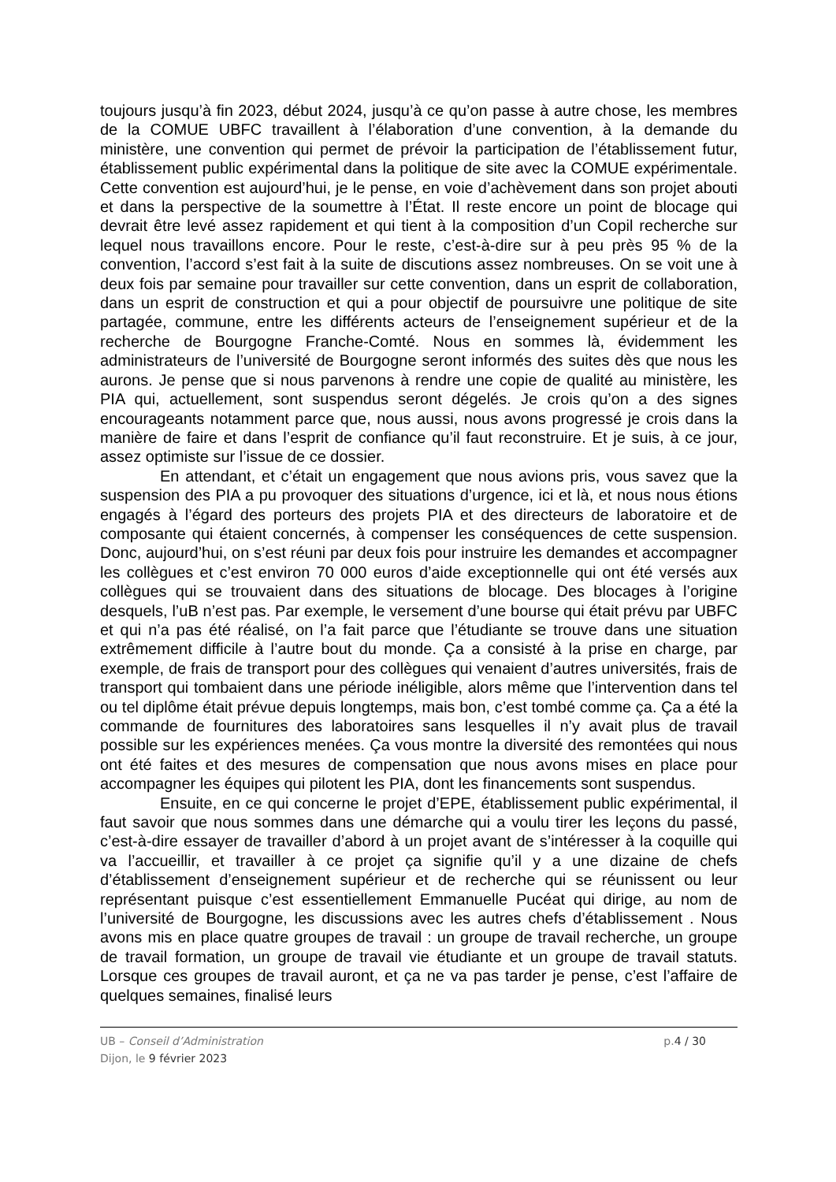toujours jusqu’à fin 2023, début 2024, jusqu’à ce qu’on passe à autre chose, les membres de la COMUE UBFC travaillent à l’élaboration d’une convention, à la demande du ministère, une convention qui permet de prévoir la participation de l’établissement futur, établissement public expérimental dans la politique de site avec la COMUE expérimentale. Cette convention est aujourd’hui, je le pense, en voie d’achèvement dans son projet abouti et dans la perspective de la soumettre à l’État. Il reste encore un point de blocage qui devrait être levé assez rapidement et qui tient à la composition d’un Copil recherche sur lequel nous travaillons encore. Pour le reste, c’est-à-dire sur à peu près 95 % de la convention, l’accord s’est fait à la suite de discutions assez nombreuses. On se voit une à deux fois par semaine pour travailler sur cette convention, dans un esprit de collaboration, dans un esprit de construction et qui a pour objectif de poursuivre une politique de site partagée, commune, entre les différents acteurs de l’enseignement supérieur et de la recherche de Bourgogne Franche-Comté. Nous en sommes là, évidemment les administrateurs de l’université de Bourgogne seront informés des suites dès que nous les aurons. Je pense que si nous parvenons à rendre une copie de qualité au ministère, les PIA qui, actuellement, sont suspendus seront dégelés. Je crois qu’on a des signes encourageants notamment parce que, nous aussi, nous avons progressé je crois dans la manière de faire et dans l’esprit de confiance qu’il faut reconstruire. Et je suis, à ce jour, assez optimiste sur l’issue de ce dossier.
En attendant, et c’était un engagement que nous avions pris, vous savez que la suspension des PIA a pu provoquer des situations d’urgence, ici et là, et nous nous étions engagés à l’égard des porteurs des projets PIA et des directeurs de laboratoire et de composante qui étaient concernés, à compenser les conséquences de cette suspension. Donc, aujourd’hui, on s’est réuni par deux fois pour instruire les demandes et accompagner les collègues et c’est environ 70 000 euros d’aide exceptionnelle qui ont été versés aux collègues qui se trouvaient dans des situations de blocage. Des blocages à l’origine desquels, l’uB n’est pas. Par exemple, le versement d’une bourse qui était prévu par UBFC et qui n’a pas été réalisé, on l’a fait parce que l’étudiante se trouve dans une situation extrêmement difficile à l’autre bout du monde. Ça a consisté à la prise en charge, par exemple, de frais de transport pour des collègues qui venaient d’autres universités, frais de transport qui tombaient dans une période inéligible, alors même que l’intervention dans tel ou tel diplôme était prévue depuis longtemps, mais bon, c’est tombé comme ça. Ça a été la commande de fournitures des laboratoires sans lesquelles il n’y avait plus de travail possible sur les expériences menées. Ça vous montre la diversité des remontées qui nous ont été faites et des mesures de compensation que nous avons mises en place pour accompagner les équipes qui pilotent les PIA, dont les financements sont suspendus.
Ensuite, en ce qui concerne le projet d’EPE, établissement public expérimental, il faut savoir que nous sommes dans une démarche qui a voulu tirer les leçons du passé, c’est-à-dire essayer de travailler d’abord à un projet avant de s’intéresser à la coquille qui va l’accueillir, et travailler à ce projet ça signifie qu’il y a une dizaine de chefs d’établissement d’enseignement supérieur et de recherche qui se réunissent ou leur représentant puisque c’est essentiellement Emmanuelle Pucéat qui dirige, au nom de l’université de Bourgogne, les discussions avec les autres chefs d’établissement . Nous avons mis en place quatre groupes de travail : un groupe de travail recherche, un groupe de travail formation, un groupe de travail vie étudiante et un groupe de travail statuts. Lorsque ces groupes de travail auront, et ça ne va pas tarder je pense, c’est l’affaire de quelques semaines, finalisé leurs
UB – Conseil d’Administration
Dijon, le 9 février 2023
p.4 / 30